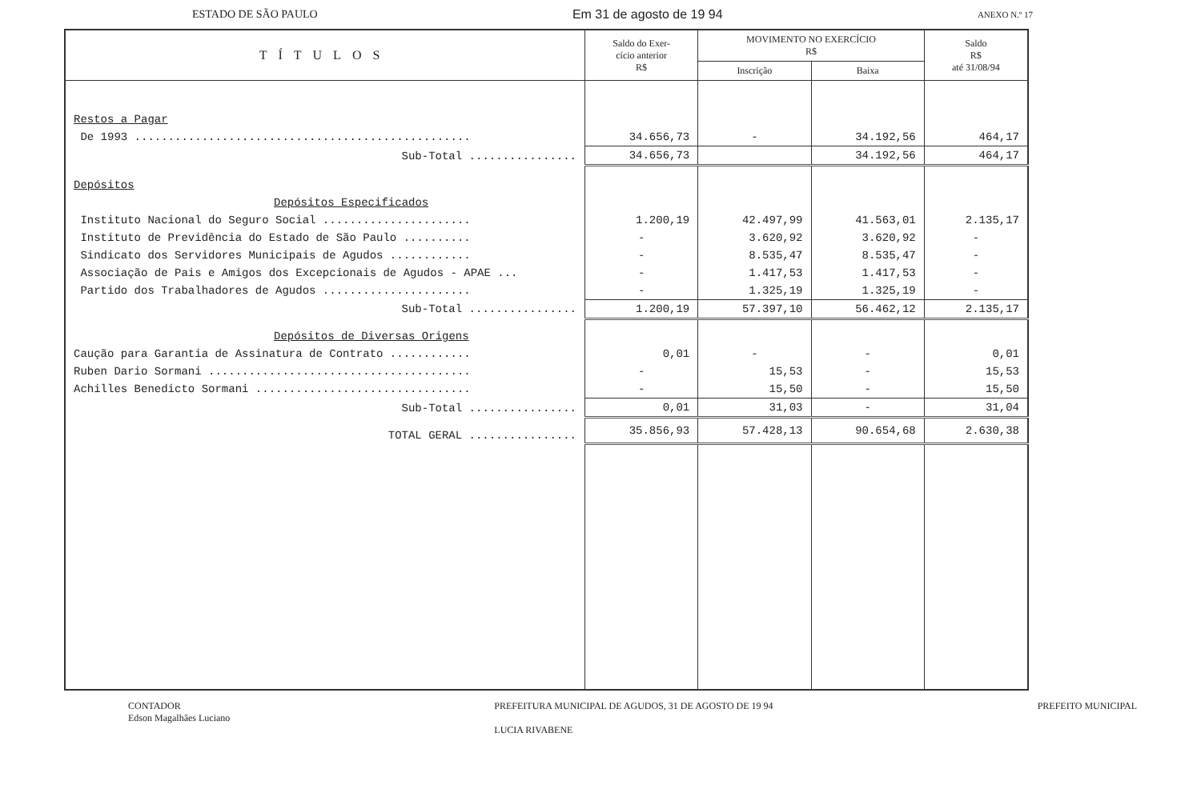ESTADO DE SÃO PAULO Em 31 de agosto de 19 94 ANEXO N.º 17
| TÍTULOS | Saldo do Exer- cício anterior R$ | MOVIMENTO NO EXERCÍCIO R$ | | Saldo R$ até 31/08/94 |
| --- | --- | --- | --- | --- |
| | | Inscrição | Baixa | |
| Restos a Pagar | | | | |
| De 1993 .................................................. | 34.656,73 | - | 34.192,56 | 464,17 |
| Sub-Total ................ | 34.656,73 | | 34.192,56 | 464,17 |
| Depósitos | | | | |
| Depósitos Especificados | | | | |
| Instituto Nacional do Seguro Social ...................... | 1.200,19 | 42.497,99 | 41.563,01 | 2.135,17 |
| Instituto de Previdência do Estado de São Paulo .......... | - | 3.620,92 | 3.620,92 | - |
| Sindicato dos Servidores Municipais de Agudos ............ | - | 8.535,47 | 8.535,47 | - |
| Associação de Pais e Amigos dos Excepcionais de Agudos - APAE ... | - | 1.417,53 | 1.417,53 | - |
| Partido dos Trabalhadores de Agudos ...................... | - | 1.325,19 | 1.325,19 | - |
| Sub-Total ................ | 1.200,19 | 57.397,10 | 56.462,12 | 2.135,17 |
| Depósitos de Diversas Origens | | | | |
| Caução para Garantia de Assinatura de Contrato ............ | 0,01 | - | - | 0,01 |
| Ruben Dario Sormani ....................................... | - | 15,53 | - | 15,53 |
| Achilles Benedicto Sormani ................................ | - | 15,50 | - | 15,50 |
| Sub-Total ................ | 0,01 | 31,03 | - | 31,04 |
| TOTAL GERAL ................ | 35.856,93 | 57.428,13 | 90.654,68 | 2.630,38 |
CONTADOR
Edson Magalhães Luciano
PREFEITURA MUNICIPAL DE AGUDOS, 31 DE AGOSTO DE 19 94
LUCIA RIVABENE
PREFEITO MUNICIPAL